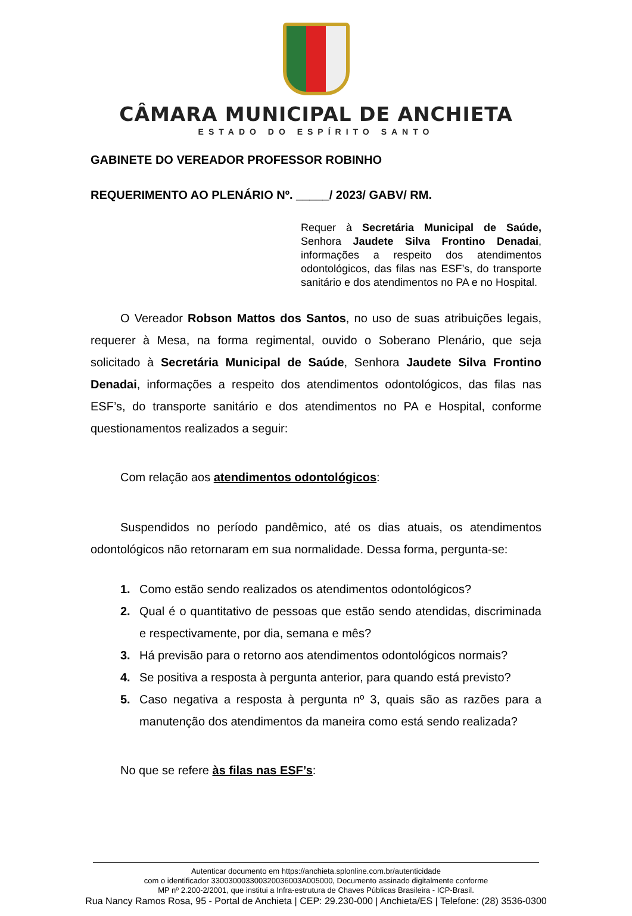CÂMARA MUNICIPAL DE ANCHIETA
ESTADO DO ESPÍRITO SANTO
GABINETE DO VEREADOR PROFESSOR ROBINHO
REQUERIMENTO AO PLENÁRIO Nº. _____/ 2023/ GABV/ RM.
Requer à Secretária Municipal de Saúde, Senhora Jaudete Silva Frontino Denadai, informações a respeito dos atendimentos odontológicos, das filas nas ESF’s, do transporte sanitário e dos atendimentos no PA e no Hospital.
O Vereador Robson Mattos dos Santos, no uso de suas atribuições legais, requerer à Mesa, na forma regimental, ouvido o Soberano Plenário, que seja solicitado à Secretária Municipal de Saúde, Senhora Jaudete Silva Frontino Denadai, informações a respeito dos atendimentos odontológicos, das filas nas ESF’s, do transporte sanitário e dos atendimentos no PA e Hospital, conforme questionamentos realizados a seguir:
Com relação aos atendimentos odontológicos:
Suspendidos no período pandêmico, até os dias atuais, os atendimentos odontológicos não retornaram em sua normalidade. Dessa forma, pergunta-se:
1. Como estão sendo realizados os atendimentos odontológicos?
2. Qual é o quantitativo de pessoas que estão sendo atendidas, discriminada e respectivamente, por dia, semana e mês?
3. Há previsão para o retorno aos atendimentos odontológicos normais?
4. Se positiva a resposta à pergunta anterior, para quando está previsto?
5. Caso negativa a resposta à pergunta nº 3, quais são as razões para a manutenção dos atendimentos da maneira como está sendo realizada?
No que se refere às filas nas ESF’s:
Autenticar documento em https://anchieta.splonline.com.br/autenticidade
com o identificador 330030003300320036003A005000, Documento assinado digitalmente conforme
MP nº 2.200-2/2001, que institui a Infra-estrutura de Chaves Públicas Brasileira - ICP-Brasil.
Rua Nancy Ramos Rosa, 95 - Portal de Anchieta | CEP: 29.230-000 | Anchieta/ES | Telefone: (28) 3536-0300